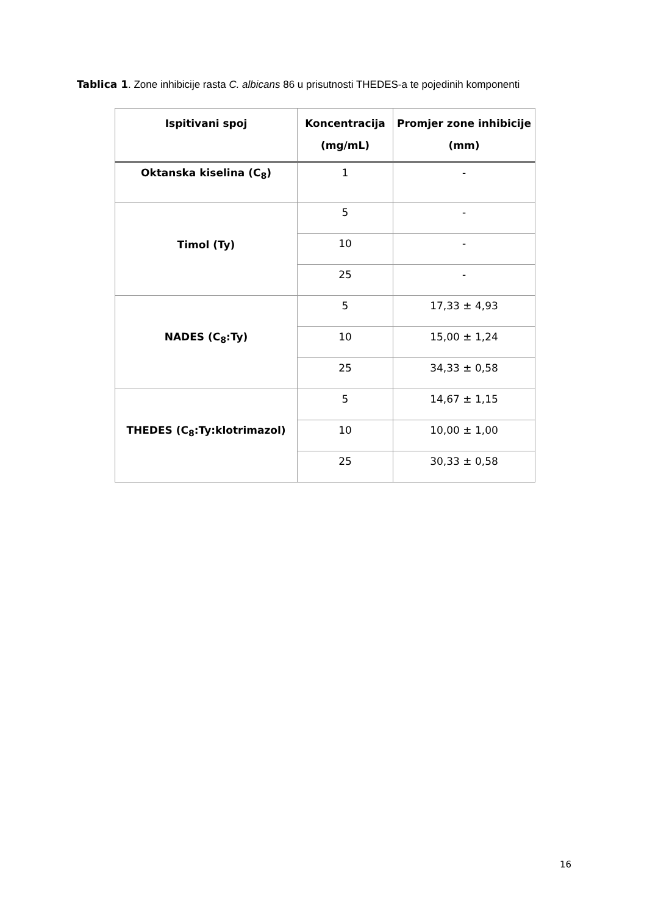Tablica 1. Zone inhibicije rasta C. albicans 86 u prisutnosti THEDES-a te pojedinih komponenti
| Ispitivani spoj | Koncentracija (mg/mL) | Promjer zone inhibicije (mm) |
| --- | --- | --- |
| Oktanska kiselina (C<sub>8</sub>) | 1 | - |
| Timol (Ty) | 5 | - |
| | 10 | - |
| | 25 | - |
| NADES (C<sub>8</sub>:Ty) | 5 | 17,33 ± 4,93 |
| | 10 | 15,00 ± 1,24 |
| | 25 | 34,33 ± 0,58 |
| THEDES (C<sub>8</sub>:Ty:klotrimazol) | 5 | 14,67 ± 1,15 |
| | 10 | 10,00 ± 1,00 |
| | 25 | 30,33 ± 0,58 |
16